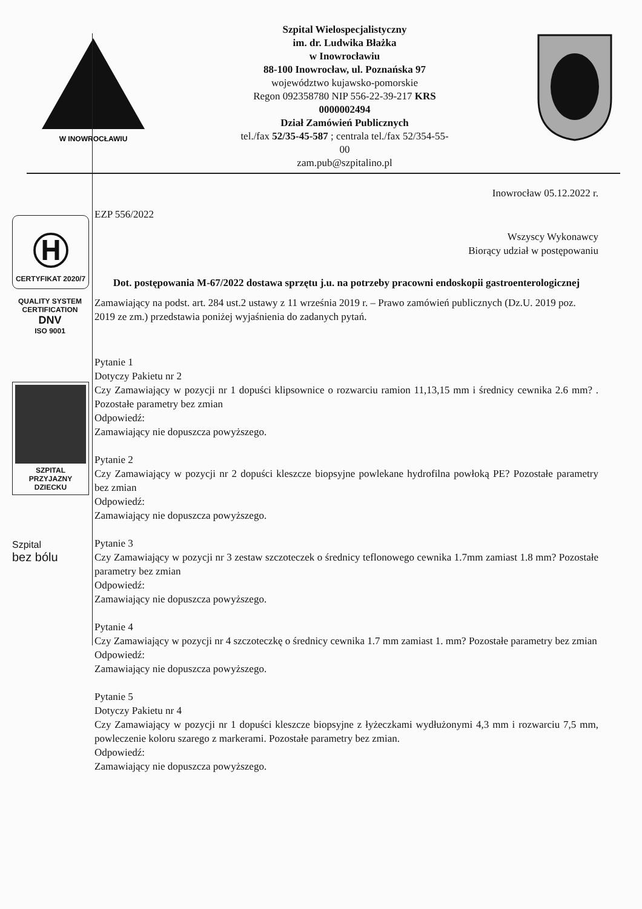W INOWROCŁAWIU
Szpital Wielospecjalistyczny
im. dr. Ludwika Błażka
w Inowrocławiu
88-100 Inowrocław, ul. Poznańska 97
województwo kujawsko-pomorskie
Regon 092358780 NIP 556-22-39-217 KRS
0000002494
Dział Zamówień Publicznych
tel./fax 52/35-45-587 ; centrala tel./fax 52/354-55-
00
zam.pub@szpitalino.pl
Ⓗ
CERTYFIKAT 2020/7
QUALITY SYSTEM CERTIFICATION
DNV
ISO 9001
SZPITAL
PRZYJAZNY
DZIECKU
Szpital
bez bólu
Inowrocław 05.12.2022 r.
EZP 556/2022
Wszyscy Wykonawcy
Biorący udział w postępowaniu
Dot. postępowania M-67/2022 dostawa sprzętu j.u. na potrzeby pracowni endoskopii gastroenterologicznej
Zamawiający na podst. art. 284 ust.2 ustawy z 11 września 2019 r. – Prawo zamówień publicznych (Dz.U. 2019 poz. 2019 ze zm.) przedstawia poniżej wyjaśnienia do zadanych pytań.
Pytanie 1
Dotyczy Pakietu nr 2
Czy Zamawiający w pozycji nr 1 dopuści klipsownice o rozwarciu ramion 11,13,15 mm i średnicy cewnika 2.6 mm? . Pozostałe parametry bez zmian
Odpowiedź:
Zamawiający nie dopuszcza powyższego.
Pytanie 2
Czy Zamawiający w pozycji nr 2 dopuści kleszcze biopsyjne powlekane hydrofilna powłoką PE? Pozostałe parametry bez zmian
Odpowiedź:
Zamawiający nie dopuszcza powyższego.
Pytanie 3
Czy Zamawiający w pozycji nr 3 zestaw szczoteczek o średnicy teflonowego cewnika 1.7mm zamiast 1.8 mm? Pozostałe parametry bez zmian
Odpowiedź:
Zamawiający nie dopuszcza powyższego.
Pytanie 4
Czy Zamawiający w pozycji nr 4 szczoteczkę o średnicy cewnika 1.7 mm zamiast 1. mm? Pozostałe parametry bez zmian
Odpowiedź:
Zamawiający nie dopuszcza powyższego.
Pytanie 5
Dotyczy Pakietu nr 4
Czy Zamawiający w pozycji nr 1 dopuści kleszcze biopsyjne z łyżeczkami wydłużonymi 4,3 mm i rozwarciu 7,5 mm, powleczenie koloru szarego z markerami. Pozostałe parametry bez zmian.
Odpowiedź:
Zamawiający nie dopuszcza powyższego.